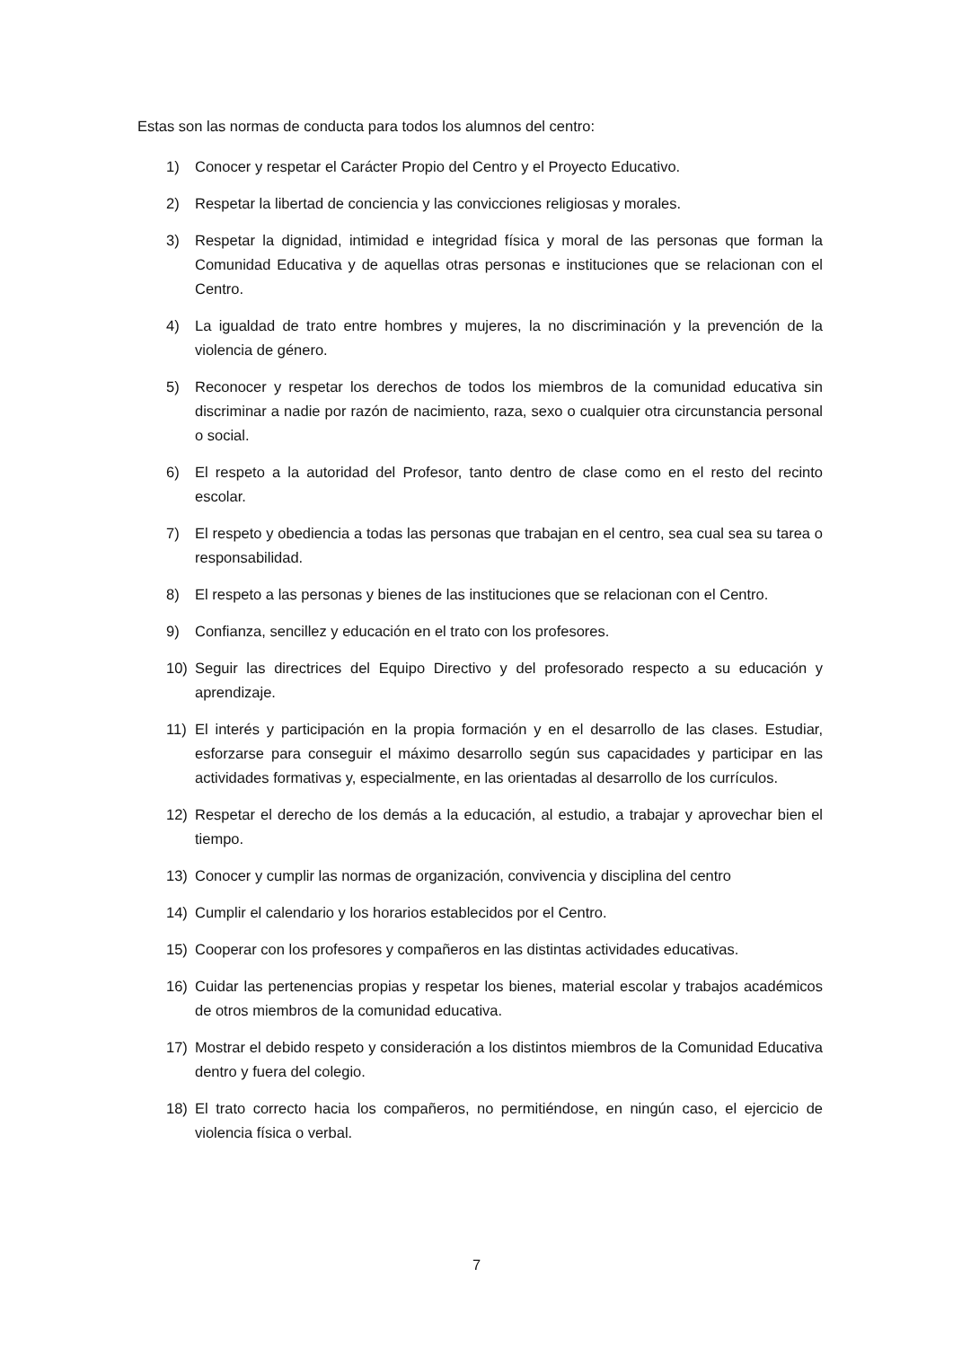Estas son las normas de conducta para todos los alumnos del centro:
1) Conocer y respetar el Carácter Propio del Centro y el Proyecto Educativo.
2) Respetar la libertad de conciencia y las convicciones religiosas y morales.
3) Respetar la dignidad, intimidad e integridad física y moral de las personas que forman la Comunidad Educativa y de aquellas otras personas e instituciones que se relacionan con el Centro.
4) La igualdad de trato entre hombres y mujeres, la no discriminación y la prevención de la violencia de género.
5) Reconocer y respetar los derechos de todos los miembros de la comunidad educativa sin discriminar a nadie por razón de nacimiento, raza, sexo o cualquier otra circunstancia personal o social.
6) El respeto a la autoridad del Profesor, tanto dentro de clase como en el resto del recinto escolar.
7) El respeto y obediencia a todas las personas que trabajan en el centro, sea cual sea su tarea o responsabilidad.
8) El respeto a las personas y bienes de las instituciones que se relacionan con el Centro.
9) Confianza, sencillez y educación en el trato con los profesores.
10) Seguir las directrices del Equipo Directivo y del profesorado respecto a su educación y aprendizaje.
11) El interés y participación en la propia formación y en el desarrollo de las clases. Estudiar, esforzarse para conseguir el máximo desarrollo según sus capacidades y participar en las actividades formativas y, especialmente, en las orientadas al desarrollo de los currículos.
12) Respetar el derecho de los demás a la educación, al estudio, a trabajar y aprovechar bien el tiempo.
13) Conocer y cumplir las normas de organización, convivencia y disciplina del centro
14) Cumplir el calendario y los horarios establecidos por el Centro.
15) Cooperar con los profesores y compañeros en las distintas actividades educativas.
16) Cuidar las pertenencias propias y respetar los bienes, material escolar y trabajos académicos de otros miembros de la comunidad educativa.
17) Mostrar el debido respeto y consideración a los distintos miembros de la Comunidad Educativa dentro y fuera del colegio.
18) El trato correcto hacia los compañeros, no permitiéndose, en ningún caso, el ejercicio de violencia física o verbal.
7